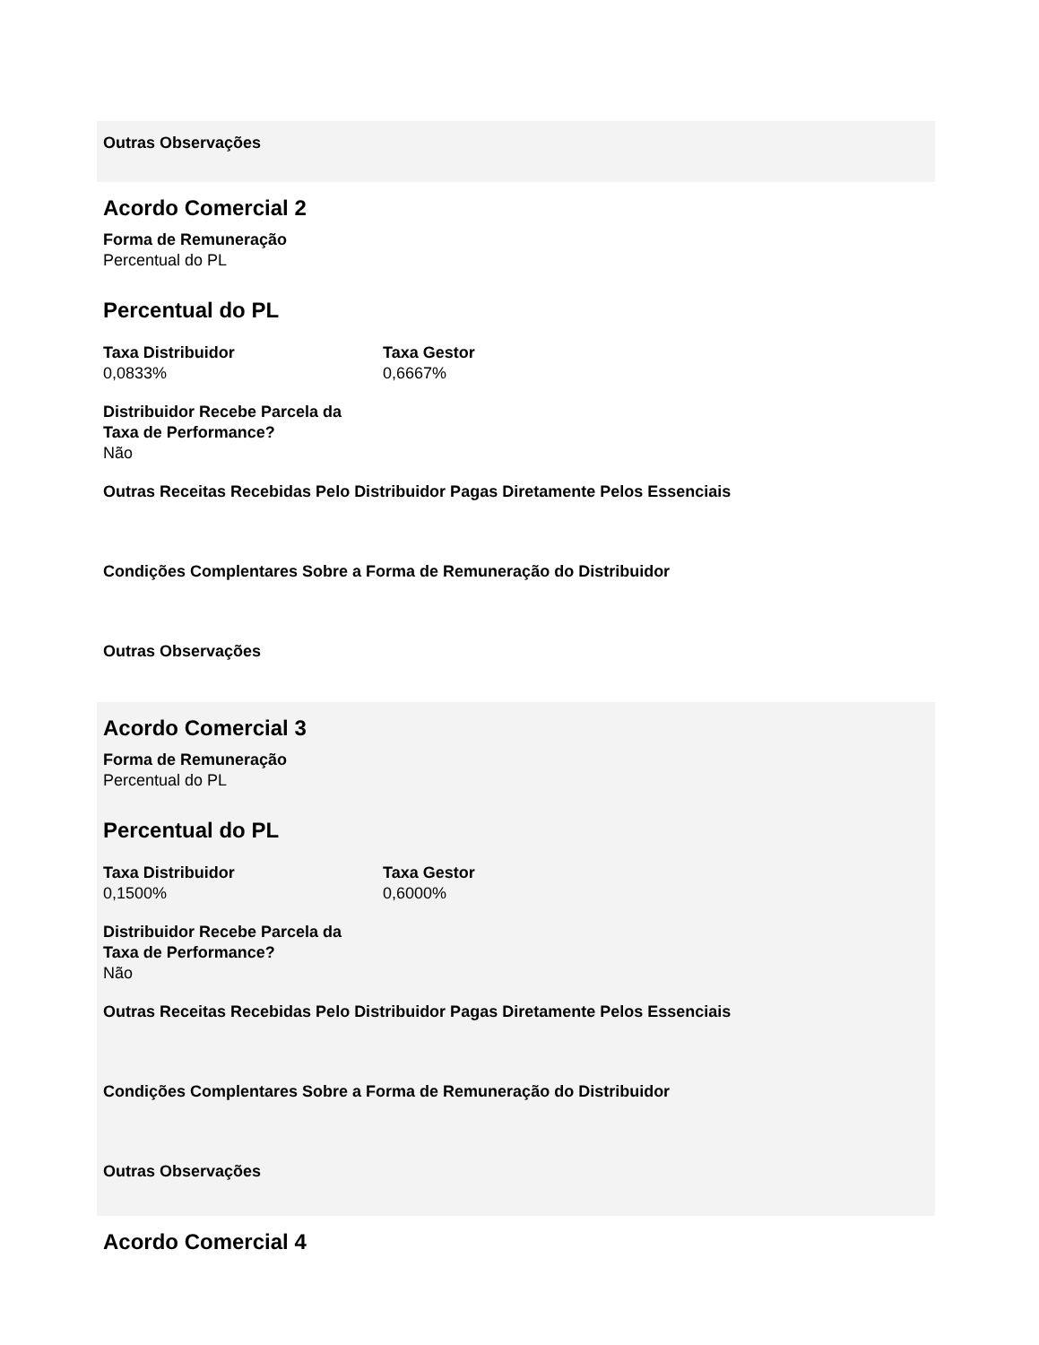Outras Observações
Acordo Comercial 2
Forma de Remuneração
Percentual do PL
Percentual do PL
Taxa Distribuidor
0,0833%
Taxa Gestor
0,6667%
Distribuidor Recebe Parcela da
Taxa de Performance?
Não
Outras Receitas Recebidas Pelo Distribuidor Pagas Diretamente Pelos Essenciais
Condições Complentares Sobre a Forma de Remuneração do Distribuidor
Outras Observações
Acordo Comercial 3
Forma de Remuneração
Percentual do PL
Percentual do PL
Taxa Distribuidor
0,1500%
Taxa Gestor
0,6000%
Distribuidor Recebe Parcela da
Taxa de Performance?
Não
Outras Receitas Recebidas Pelo Distribuidor Pagas Diretamente Pelos Essenciais
Condições Complentares Sobre a Forma de Remuneração do Distribuidor
Outras Observações
Acordo Comercial 4